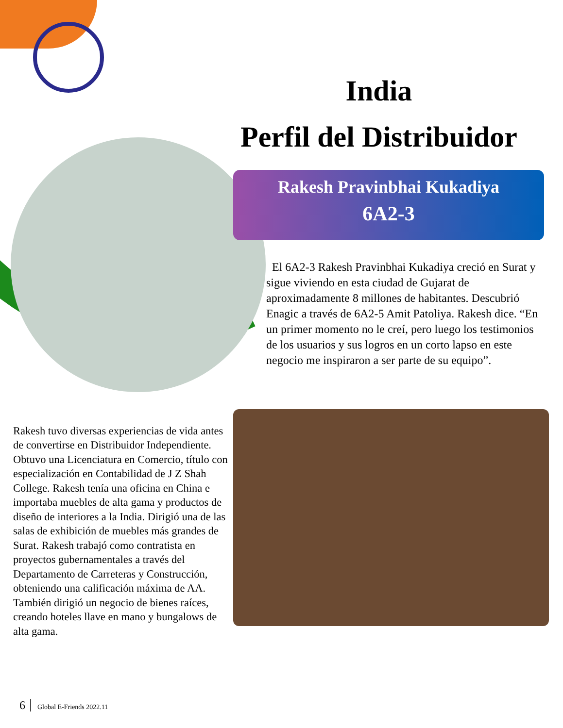India
Perfil del Distribuidor
Rakesh Pravinbhai Kukadiya
6A2-3
El 6A2-3 Rakesh Pravinbhai Kukadiya creció en Surat y sigue viviendo en esta ciudad de Gujarat de aproximadamente 8 millones de habitantes. Descubrió Enagic a través de 6A2-5 Amit Patoliya. Rakesh dice. “En un primer momento no le creí, pero luego los testimonios de los usuarios y sus logros en un corto lapso en este negocio me inspiraron a ser parte de su equipo”.
Rakesh tuvo diversas experiencias de vida antes de convertirse en Distribuidor Independiente. Obtuvo una Licenciatura en Comercio, título con especialización en Contabilidad de J Z Shah College. Rakesh tenía una oficina en China e importaba muebles de alta gama y productos de diseño de interiores a la India. Dirigió una de las salas de exhibición de muebles más grandes de Surat. Rakesh trabajó como contratista en proyectos gubernamentales a través del Departamento de Carreteras y Construcción, obteniendo una calificación máxima de AA. También dirigió un negocio de bienes raíces, creando hoteles llave en mano y bungalows de alta gama.
6 Global E-Friends 2022.11